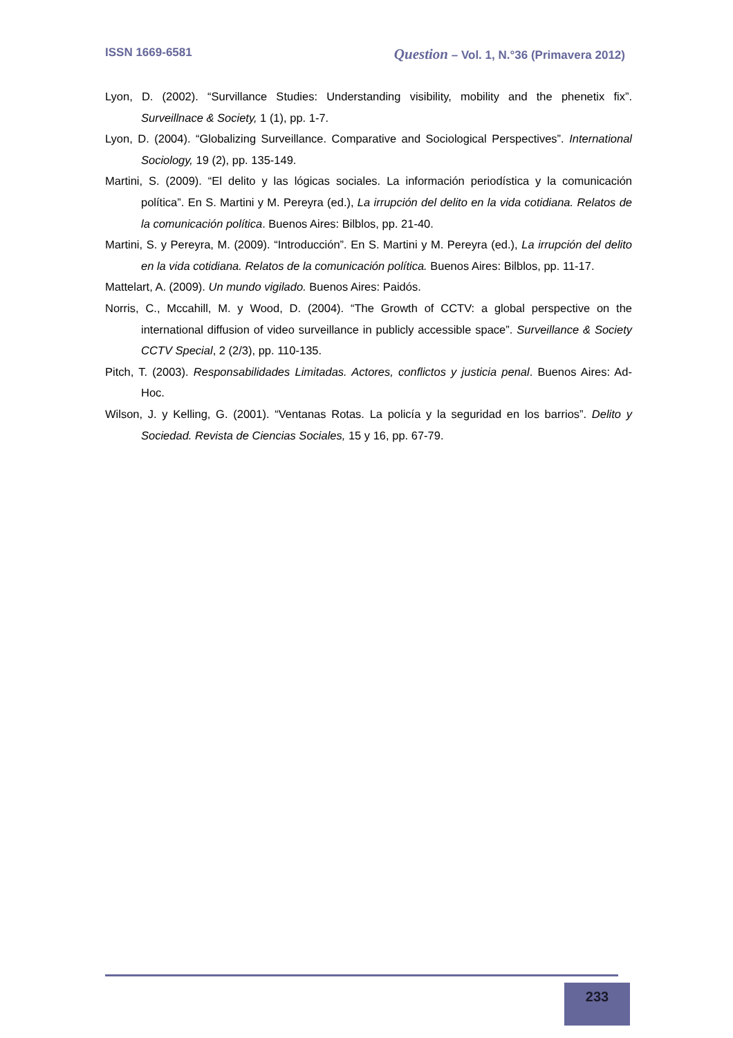ISSN 1669-6581 Question – Vol. 1, N.°36 (Primavera 2012)
Lyon, D. (2002). “Survillance Studies: Understanding visibility, mobility and the phenetix fix”. Surveillnace & Society, 1 (1), pp. 1-7.
Lyon, D. (2004). “Globalizing Surveillance. Comparative and Sociological Perspectives”. International Sociology, 19 (2), pp. 135-149.
Martini, S. (2009). “El delito y las lógicas sociales. La información periodística y la comunicación política”. En S. Martini y M. Pereyra (ed.), La irrupción del delito en la vida cotidiana. Relatos de la comunicación política. Buenos Aires: Bilblos, pp. 21-40.
Martini, S. y Pereyra, M. (2009). “Introducción”. En S. Martini y M. Pereyra (ed.), La irrupción del delito en la vida cotidiana. Relatos de la comunicación política. Buenos Aires: Bilblos, pp. 11-17.
Mattelart, A. (2009). Un mundo vigilado. Buenos Aires: Paidós.
Norris, C., Mccahill, M. y Wood, D. (2004). “The Growth of CCTV: a global perspective on the international diffusion of video surveillance in publicly accessible space”. Surveillance & Society CCTV Special, 2 (2/3), pp. 110-135.
Pitch, T. (2003). Responsabilidades Limitadas. Actores, conflictos y justicia penal. Buenos Aires: Ad-Hoc.
Wilson, J. y Kelling, G. (2001). “Ventanas Rotas. La policía y la seguridad en los barrios”. Delito y Sociedad. Revista de Ciencias Sociales, 15 y 16, pp. 67-79.
233